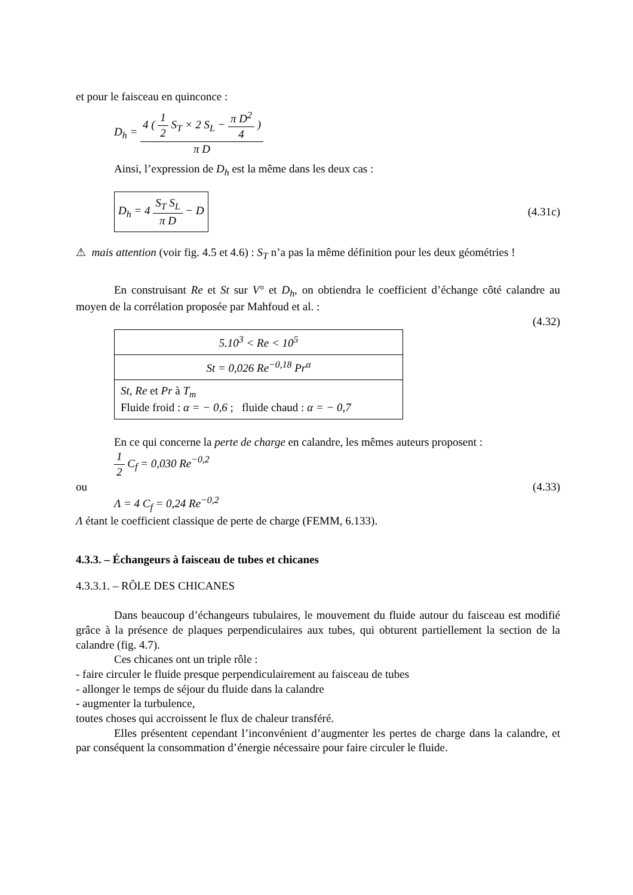et pour le faisceau en quinconce :
D<sub>h</sub> = 4 ( 1 2 S<sub>T</sub> × 2 S<sub>L</sub> − π D<sup>2</sup> 4 ) π D
Ainsi, l’expression de D<sub>h</sub> est la même dans les deux cas :
D<sub>h</sub> = 4 S<sub>T</sub> S<sub>L</sub> π D − D (4.31c)
⚠ mais attention (voir fig. 4.5 et 4.6) : S<sub>T</sub> n’a pas la même définition pour les deux géométries !
En construisant Re et St sur V° et D<sub>h</sub>, on obtiendra le coefficient d’échange côté calandre au moyen de la corrélation proposée par Mahfoud et al. :
(4.32)
| 5.10<sup>3</sup> < Re < 10<sup>5</sup> |
| St = 0,026 Re<sup>−0,18</sup> Pr<sup>α</sup> |
| St, Re et Pr à T<sub>m</sub> Fluide froid : α = − 0,6 ; fluide chaud : α = − 0,7 |
En ce qui concerne la perte de charge en calandre, les mêmes auteurs proposent :
1 2 C<sub>f</sub> = 0,030 Re<sup>−0,2</sup>
ou (4.33)
Λ = 4 C<sub>f</sub> = 0,24 Re<sup>−0,2</sup>
Λ étant le coefficient classique de perte de charge (FEMM, 6.133).
4.3.3. – Échangeurs à faisceau de tubes et chicanes
4.3.3.1. – RÔLE DES CHICANES
Dans beaucoup d’échangeurs tubulaires, le mouvement du fluide autour du faisceau est modifié grâce à la présence de plaques perpendiculaires aux tubes, qui obturent partiellement la section de la calandre (fig. 4.7).
Ces chicanes ont un triple rôle :
- faire circuler le fluide presque perpendiculairement au faisceau de tubes
- allonger le temps de séjour du fluide dans la calandre
- augmenter la turbulence,
toutes choses qui accroissent le flux de chaleur transféré.
Elles présentent cependant l’inconvénient d’augmenter les pertes de charge dans la calandre, et par conséquent la consommation d’énergie nécessaire pour faire circuler le fluide.